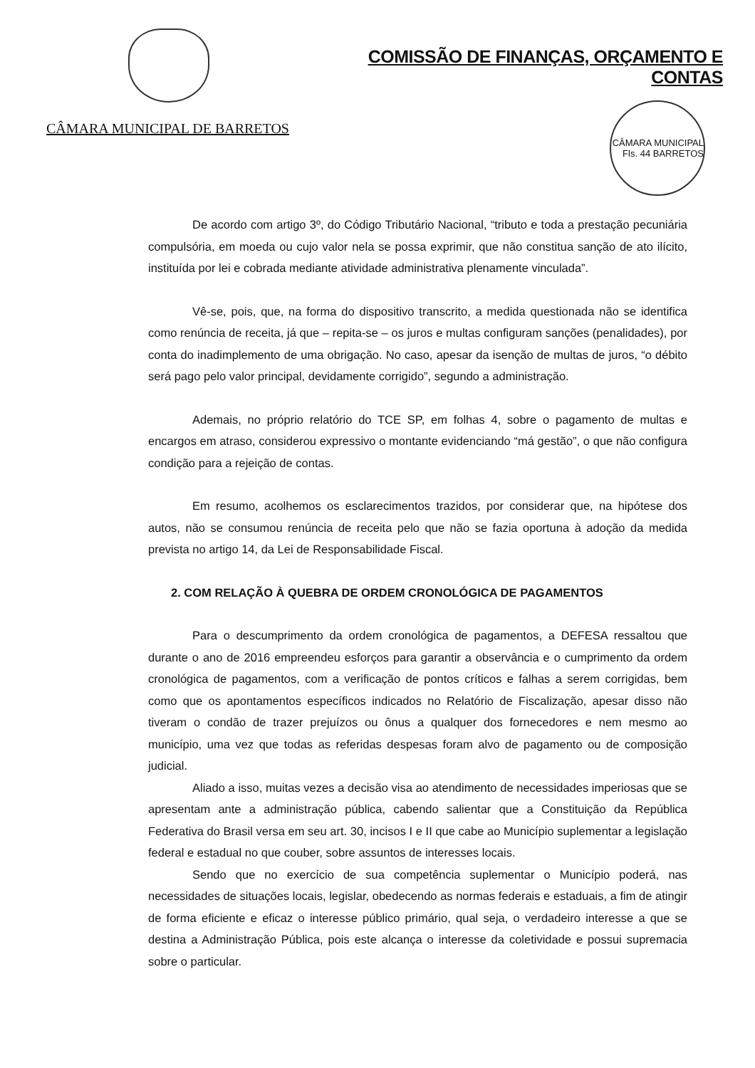CÂMARA MUNICIPAL DE BARRETOS
COMISSÃO DE FINANÇAS, ORÇAMENTO E CONTAS
CÂMARA MUNICIPAL Fls. 44 BARRETOS
De acordo com artigo 3º, do Código Tributário Nacional, “tributo e toda a prestação pecuniária compulsória, em moeda ou cujo valor nela se possa exprimir, que não constitua sanção de ato ilícito, instituída por lei e cobrada mediante atividade administrativa plenamente vinculada”.
Vê-se, pois, que, na forma do dispositivo transcrito, a medida questionada não se identifica como renúncia de receita, já que – repita-se – os juros e multas configuram sanções (penalidades), por conta do inadimplemento de uma obrigação. No caso, apesar da isenção de multas de juros, “o débito será pago pelo valor principal, devidamente corrigido”, segundo a administração.
Ademais, no próprio relatório do TCE SP, em folhas 4, sobre o pagamento de multas e encargos em atraso, considerou expressivo o montante evidenciando “má gestão”, o que não configura condição para a rejeição de contas.
Em resumo, acolhemos os esclarecimentos trazidos, por considerar que, na hipótese dos autos, não se consumou renúncia de receita pelo que não se fazia oportuna à adoção da medida prevista no artigo 14, da Lei de Responsabilidade Fiscal.
2. COM RELAÇÃO À QUEBRA DE ORDEM CRONOLÓGICA DE PAGAMENTOS
Para o descumprimento da ordem cronológica de pagamentos, a DEFESA ressaltou que durante o ano de 2016 empreendeu esforços para garantir a observância e o cumprimento da ordem cronológica de pagamentos, com a verificação de pontos críticos e falhas a serem corrigidas, bem como que os apontamentos específicos indicados no Relatório de Fiscalização, apesar disso não tiveram o condão de trazer prejuízos ou ônus a qualquer dos fornecedores e nem mesmo ao município, uma vez que todas as referidas despesas foram alvo de pagamento ou de composição judicial.
Aliado a isso, muitas vezes a decisão visa ao atendimento de necessidades imperiosas que se apresentam ante a administração pública, cabendo salientar que a Constituição da República Federativa do Brasil versa em seu art. 30, incisos I e II que cabe ao Município suplementar a legislação federal e estadual no que couber, sobre assuntos de interesses locais.
Sendo que no exercício de sua competência suplementar o Município poderá, nas necessidades de situações locais, legislar, obedecendo as normas federais e estaduais, a fim de atingir de forma eficiente e eficaz o interesse público primário, qual seja, o verdadeiro interesse a que se destina a Administração Pública, pois este alcança o interesse da coletividade e possui supremacia sobre o particular.